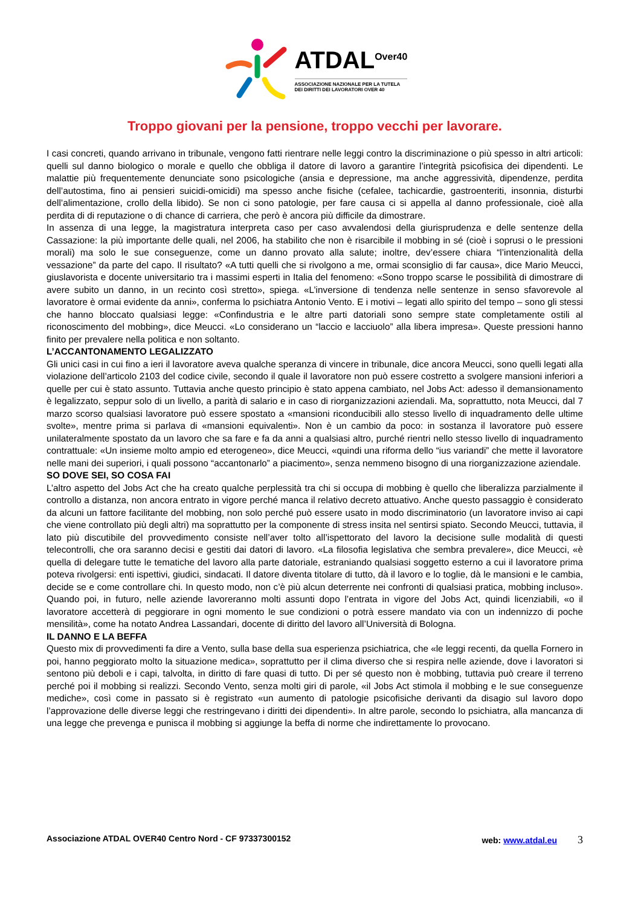ATDAL<sup>Over40</sup>
ASSOCIAZIONE NAZIONALE PER LA TUTELA
DEI DIRITTI DEI LAVORATORI OVER 40
Troppo giovani per la pensione, troppo vecchi per lavorare.
I casi concreti, quando arrivano in tribunale, vengono fatti rientrare nelle leggi contro la discriminazione o più spesso in altri articoli: quelli sul danno biologico o morale e quello che obbliga il datore di lavoro a garantire l’integrità psicofisica dei dipendenti. Le malattie più frequentemente denunciate sono psicologiche (ansia e depressione, ma anche aggressività, dipendenze, perdita dell’autostima, fino ai pensieri suicidi-omicidi) ma spesso anche fisiche (cefalee, tachicardie, gastroenteriti, insonnia, disturbi dell’alimentazione, crollo della libido). Se non ci sono patologie, per fare causa ci si appella al danno professionale, cioè alla perdita di di reputazione o di chance di carriera, che però è ancora più difficile da dimostrare.
In assenza di una legge, la magistratura interpreta caso per caso avvalendosi della giurisprudenza e delle sentenze della Cassazione: la più importante delle quali, nel 2006, ha stabilito che non è risarcibile il mobbing in sé (cioè i soprusi o le pressioni morali) ma solo le sue conseguenze, come un danno provato alla salute; inoltre, dev’essere chiara “l’intenzionalità della vessazione” da parte del capo. Il risultato? «A tutti quelli che si rivolgono a me, ormai sconsiglio di far causa», dice Mario Meucci, giuslavorista e docente universitario tra i massimi esperti in Italia del fenomeno: «Sono troppo scarse le possibilità di dimostrare di avere subito un danno, in un recinto così stretto», spiega. «L’inversione di tendenza nelle sentenze in senso sfavorevole al lavoratore è ormai evidente da anni», conferma lo psichiatra Antonio Vento. E i motivi – legati allo spirito del tempo – sono gli stessi che hanno bloccato qualsiasi legge: «Confindustria e le altre parti datoriali sono sempre state completamente ostili al riconoscimento del mobbing», dice Meucci. «Lo considerano un “laccio e lacciuolo” alla libera impresa». Queste pressioni hanno finito per prevalere nella politica e non soltanto.
L’ACCANTONAMENTO LEGALIZZATO
Gli unici casi in cui fino a ieri il lavoratore aveva qualche speranza di vincere in tribunale, dice ancora Meucci, sono quelli legati alla violazione dell’articolo 2103 del codice civile, secondo il quale il lavoratore non può essere costretto a svolgere mansioni inferiori a quelle per cui è stato assunto. Tuttavia anche questo principio è stato appena cambiato, nel Jobs Act: adesso il demansionamento è legalizzato, seppur solo di un livello, a parità di salario e in caso di riorganizzazioni aziendali. Ma, soprattutto, nota Meucci, dal 7 marzo scorso qualsiasi lavoratore può essere spostato a «mansioni riconducibili allo stesso livello di inquadramento delle ultime svolte», mentre prima si parlava di «mansioni equivalenti». Non è un cambio da poco: in sostanza il lavoratore può essere unilateralmente spostato da un lavoro che sa fare e fa da anni a qualsiasi altro, purché rientri nello stesso livello di inquadramento contrattuale: «Un insieme molto ampio ed eterogeneo», dice Meucci, «quindi una riforma dello “ius variandi” che mette il lavoratore nelle mani dei superiori, i quali possono “accantonarlo” a piacimento», senza nemmeno bisogno di una riorganizzazione aziendale.
SO DOVE SEI, SO COSA FAI
L’altro aspetto del Jobs Act che ha creato qualche perplessità tra chi si occupa di mobbing è quello che liberalizza parzialmente il controllo a distanza, non ancora entrato in vigore perché manca il relativo decreto attuativo. Anche questo passaggio è considerato da alcuni un fattore facilitante del mobbing, non solo perché può essere usato in modo discriminatorio (un lavoratore inviso ai capi che viene controllato più degli altri) ma soprattutto per la componente di stress insita nel sentirsi spiato. Secondo Meucci, tuttavia, il lato più discutibile del provvedimento consiste nell’aver tolto all’ispettorato del lavoro la decisione sulle modalità di questi telecontrolli, che ora saranno decisi e gestiti dai datori di lavoro. «La filosofia legislativa che sembra prevalere», dice Meucci, «è quella di delegare tutte le tematiche del lavoro alla parte datoriale, estraniando qualsiasi soggetto esterno a cui il lavoratore prima poteva rivolgersi: enti ispettivi, giudici, sindacati. Il datore diventa titolare di tutto, dà il lavoro e lo toglie, dà le mansioni e le cambia, decide se e come controllare chi. In questo modo, non c’è più alcun deterrente nei confronti di qualsiasi pratica, mobbing incluso». Quando poi, in futuro, nelle aziende lavoreranno molti assunti dopo l’entrata in vigore del Jobs Act, quindi licenziabili, «o il lavoratore accetterà di peggiorare in ogni momento le sue condizioni o potrà essere mandato via con un indennizzo di poche mensilità», come ha notato Andrea Lassandari, docente di diritto del lavoro all’Università di Bologna.
IL DANNO E LA BEFFA
Questo mix di provvedimenti fa dire a Vento, sulla base della sua esperienza psichiatrica, che «le leggi recenti, da quella Fornero in poi, hanno peggiorato molto la situazione medica», soprattutto per il clima diverso che si respira nelle aziende, dove i lavoratori si sentono più deboli e i capi, talvolta, in diritto di fare quasi di tutto. Di per sé questo non è mobbing, tuttavia può creare il terreno perché poi il mobbing si realizzi. Secondo Vento, senza molti giri di parole, «il Jobs Act stimola il mobbing e le sue conseguenze mediche», così come in passato si è registrato «un aumento di patologie psicofisiche derivanti da disagio sul lavoro dopo l’approvazione delle diverse leggi che restringevano i diritti dei dipendenti». In altre parole, secondo lo psichiatra, alla mancanza di una legge che prevenga e punisca il mobbing si aggiunge la beffa di norme che indirettamente lo provocano.
Associazione ATDAL OVER40 Centro Nord - CF 97337300152 web: www.atdal.eu 3